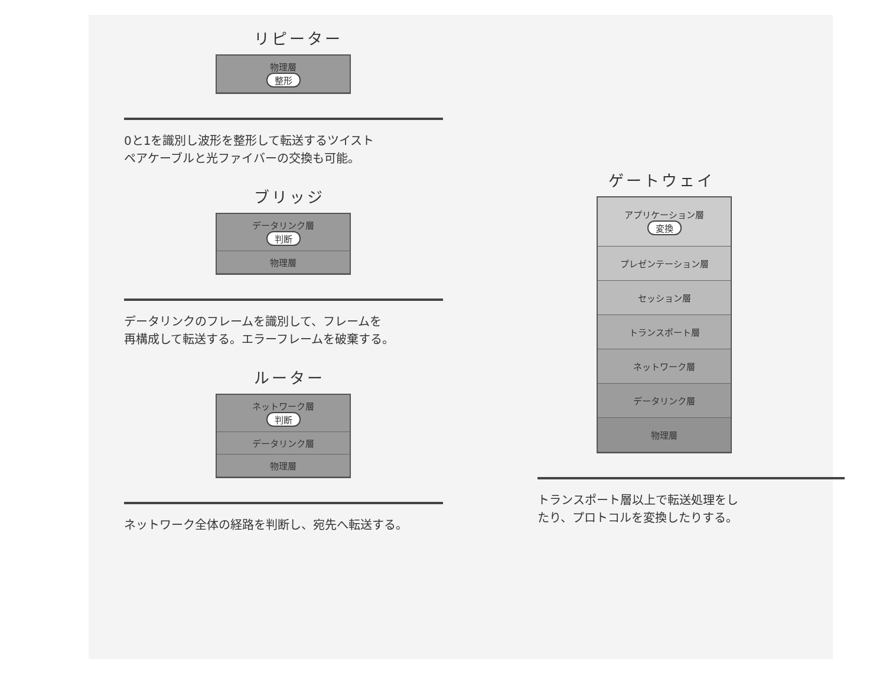リピーター
物理層
整形
0と1を識別し波形を整形して転送するツイスト
ペアケーブルと光ファイバーの交換も可能。
ブリッジ
データリンク層
判断
物理層
データリンクのフレームを識別して、フレームを
再構成して転送する。エラーフレームを破棄する。
ルーター
ネットワーク層
判断
データリンク層
物理層
ネットワーク全体の経路を判断し、宛先へ転送する。
ゲートウェイ
アプリケーション層
変換
プレゼンテーション層
セッション層
トランスポート層
ネットワーク層
データリンク層
物理層
トランスポート層以上で転送処理をし
たり、プロトコルを変換したりする。